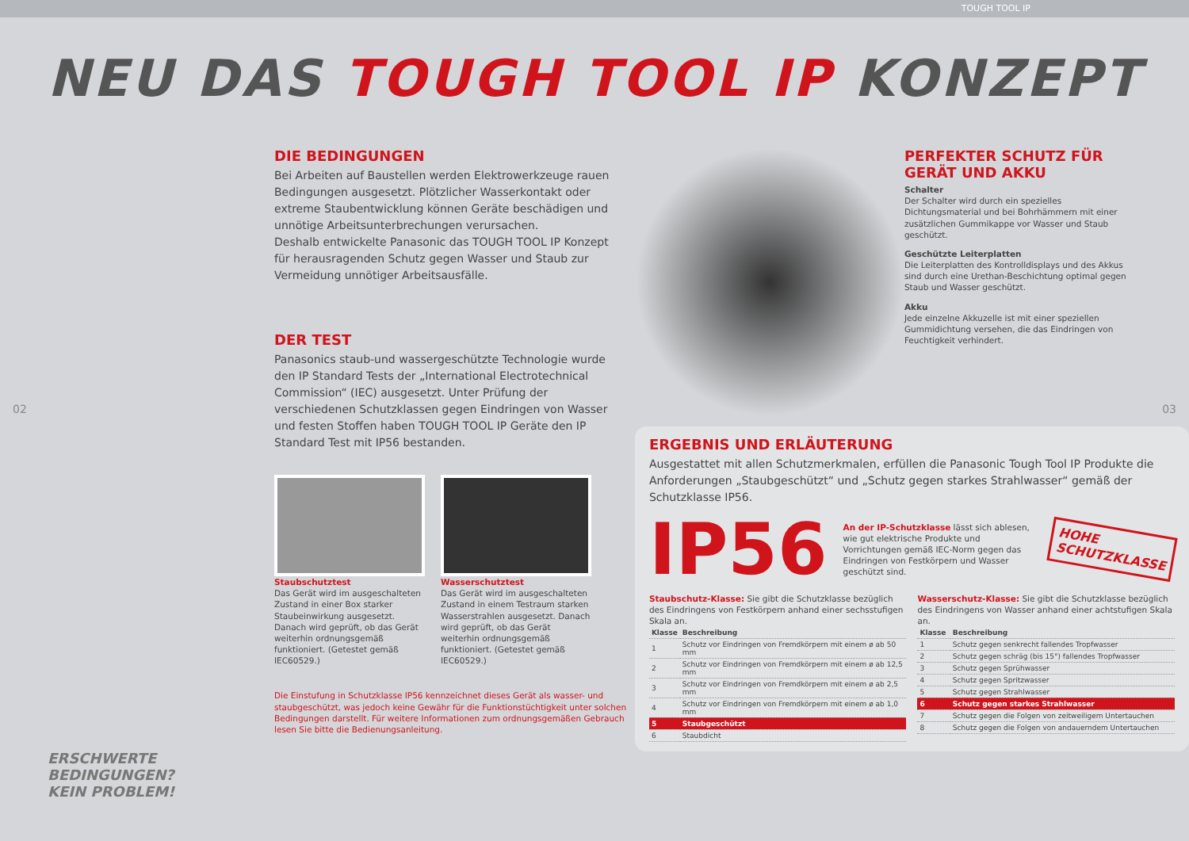TOUGH TOOL IP
NEU DAS TOUGH TOOL IP KONZEPT
02 03
ERSCHWERTE BEDINGUNGEN?
KEIN PROBLEM!
DIE BEDINGUNGEN
Bei Arbeiten auf Baustellen werden Elektrowerkzeuge rauen Bedingungen ausgesetzt. Plötzlicher Wasserkontakt oder extreme Staubentwicklung können Geräte beschädigen und unnötige Arbeitsunterbrechungen verursachen.
Deshalb entwickelte Panasonic das TOUGH TOOL IP Konzept für herausragenden Schutz gegen Wasser und Staub zur Vermeidung unnötiger Arbeitsausfälle.
DER TEST
Panasonics staub-und wassergeschützte Technologie wurde den IP Standard Tests der „International Electrotechnical Commission“ (IEC) ausgesetzt. Unter Prüfung der verschiedenen Schutzklassen gegen Eindringen von Wasser und festen Stoffen haben TOUGH TOOL IP Geräte den IP Standard Test mit IP56 bestanden.
Staubschutztest
Das Gerät wird im ausgeschalteten Zustand in einer Box starker Staubeinwirkung ausgesetzt. Danach wird geprüft, ob das Gerät weiterhin ordnungsgemäß funktioniert. (Getestet gemäß IEC60529.)
Wasserschutztest
Das Gerät wird im ausgeschalteten Zustand in einem Testraum starken Wasserstrahlen ausgesetzt. Danach wird geprüft, ob das Gerät weiterhin ordnungsgemäß funktioniert. (Getestet gemäß IEC60529.)
Die Einstufung in Schutzklasse IP56 kennzeichnet dieses Gerät als wasser- und staubgeschützt, was jedoch keine Gewähr für die Funktionstüchtigkeit unter solchen Bedingungen darstellt. Für weitere Informationen zum ordnungsgemäßen Gebrauch lesen Sie bitte die Bedienungsanleitung.
PERFEKTER SCHUTZ FÜR GERÄT UND AKKU
Schalter
Der Schalter wird durch ein spezielles Dichtungsmaterial und bei Bohrhämmern mit einer zusätzlichen Gummikappe vor Wasser und Staub geschützt.
Geschützte Leiterplatten
Die Leiterplatten des Kontrolldisplays und des Akkus sind durch eine Urethan-Beschichtung optimal gegen Staub und Wasser geschützt.
Akku
Jede einzelne Akkuzelle ist mit einer speziellen Gummidichtung versehen, die das Eindringen von Feuchtigkeit verhindert.
ERGEBNIS UND ERLÄUTERUNG
Ausgestattet mit allen Schutzmerkmalen, erfüllen die Panasonic Tough Tool IP Produkte die Anforderungen „Staubgeschützt“ und „Schutz gegen starkes Strahlwasser“ gemäß der Schutzklasse IP56.
IP56
An der IP-Schutzklasse lässt sich ablesen, wie gut elektrische Produkte und Vorrichtungen gemäß IEC-Norm gegen das Eindringen von Festkörpern und Wasser geschützt sind.
HOHE
SCHUTZKLASSE
Staubschutz-Klasse: Sie gibt die Schutzklasse bezüglich des Eindringens von Festkörpern anhand einer sechsstufigen Skala an.
| Klasse | Beschreibung |
| --- | --- |
| 1 | Schutz vor Eindringen von Fremdkörpern mit einem ø ab 50 mm |
| 2 | Schutz vor Eindringen von Fremdkörpern mit einem ø ab 12,5 mm |
| 3 | Schutz vor Eindringen von Fremdkörpern mit einem ø ab 2,5 mm |
| 4 | Schutz vor Eindringen von Fremdkörpern mit einem ø ab 1,0 mm |
| 5 | Staubgeschützt |
| 6 | Staubdicht |
Wasserschutz-Klasse: Sie gibt die Schutzklasse bezüglich des Eindringens von Wasser anhand einer achtstufigen Skala an.
| Klasse | Beschreibung |
| --- | --- |
| 1 | Schutz gegen senkrecht fallendes Tropfwasser |
| 2 | Schutz gegen schräg (bis 15°) fallendes Tropfwasser |
| 3 | Schutz gegen Sprühwasser |
| 4 | Schutz gegen Spritzwasser |
| 5 | Schutz gegen Strahlwasser |
| 6 | Schutz gegen starkes Strahlwasser |
| 7 | Schutz gegen die Folgen von zeitweiligem Untertauchen |
| 8 | Schutz gegen die Folgen von andauerndem Untertauchen |